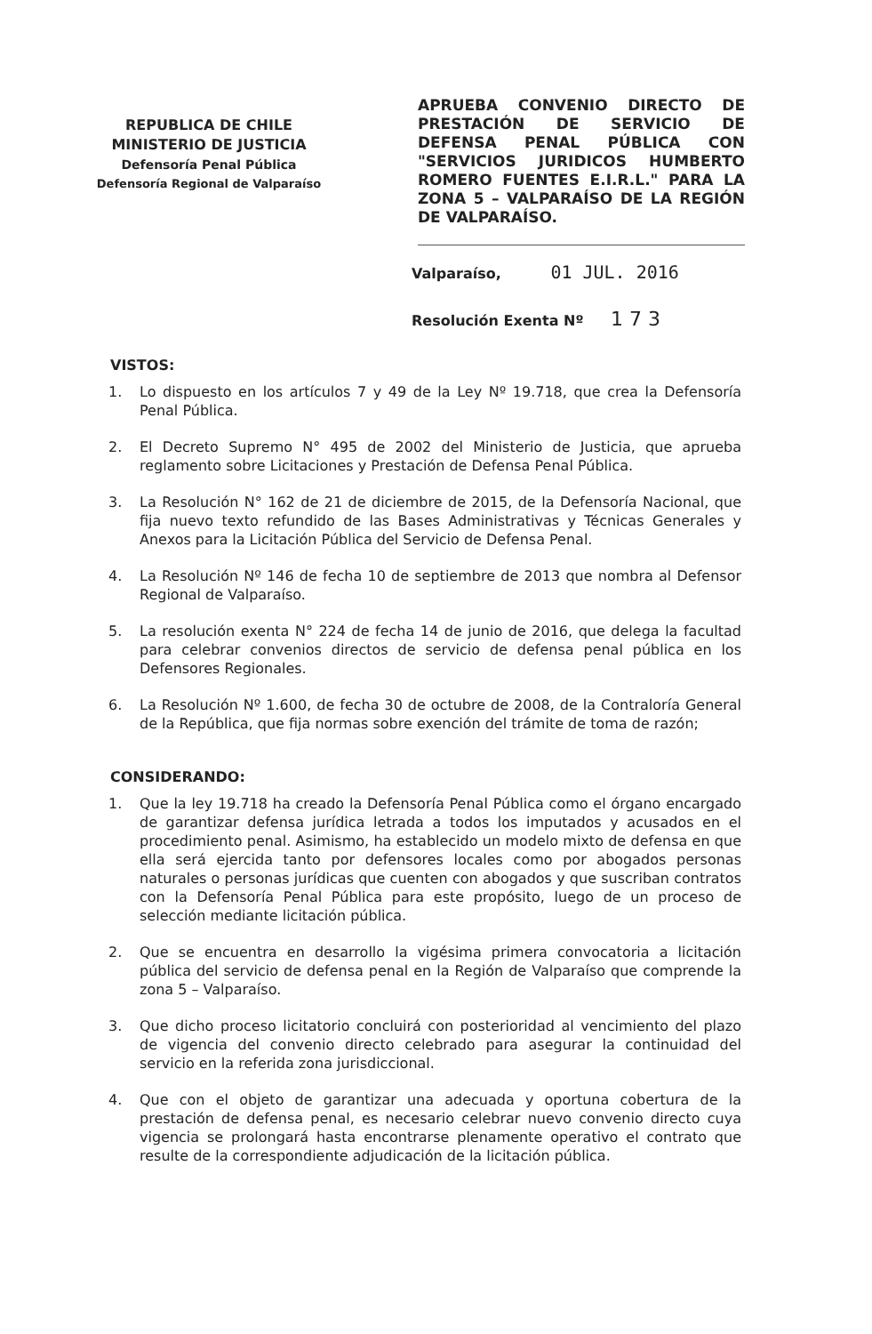REPUBLICA DE CHILE
MINISTERIO DE JUSTICIA
Defensoría Penal Pública
Defensoría Regional de Valparaíso
APRUEBA CONVENIO DIRECTO DE PRESTACIÓN DE SERVICIO DE DEFENSA PENAL PÚBLICA CON "SERVICIOS JURIDICOS HUMBERTO ROMERO FUENTES E.I.R.L." PARA LA ZONA 5 – VALPARAÍSO DE LA REGIÓN DE VALPARAÍSO.
Valparaíso, 01 JUL. 2016
Resolución Exenta Nº 1 7 3
VISTOS:
1. Lo dispuesto en los artículos 7 y 49 de la Ley Nº 19.718, que crea la Defensoría Penal Pública.
2. El Decreto Supremo N° 495 de 2002 del Ministerio de Justicia, que aprueba reglamento sobre Licitaciones y Prestación de Defensa Penal Pública.
3. La Resolución N° 162 de 21 de diciembre de 2015, de la Defensoría Nacional, que fija nuevo texto refundido de las Bases Administrativas y Técnicas Generales y Anexos para la Licitación Pública del Servicio de Defensa Penal.
4. La Resolución Nº 146 de fecha 10 de septiembre de 2013 que nombra al Defensor Regional de Valparaíso.
5. La resolución exenta N° 224 de fecha 14 de junio de 2016, que delega la facultad para celebrar convenios directos de servicio de defensa penal pública en los Defensores Regionales.
6. La Resolución Nº 1.600, de fecha 30 de octubre de 2008, de la Contraloría General de la República, que fija normas sobre exención del trámite de toma de razón;
CONSIDERANDO:
1. Que la ley 19.718 ha creado la Defensoría Penal Pública como el órgano encargado de garantizar defensa jurídica letrada a todos los imputados y acusados en el procedimiento penal. Asimismo, ha establecido un modelo mixto de defensa en que ella será ejercida tanto por defensores locales como por abogados personas naturales o personas jurídicas que cuenten con abogados y que suscriban contratos con la Defensoría Penal Pública para este propósito, luego de un proceso de selección mediante licitación pública.
2. Que se encuentra en desarrollo la vigésima primera convocatoria a licitación pública del servicio de defensa penal en la Región de Valparaíso que comprende la zona 5 – Valparaíso.
3. Que dicho proceso licitatorio concluirá con posterioridad al vencimiento del plazo de vigencia del convenio directo celebrado para asegurar la continuidad del servicio en la referida zona jurisdiccional.
4. Que con el objeto de garantizar una adecuada y oportuna cobertura de la prestación de defensa penal, es necesario celebrar nuevo convenio directo cuya vigencia se prolongará hasta encontrarse plenamente operativo el contrato que resulte de la correspondiente adjudicación de la licitación pública.